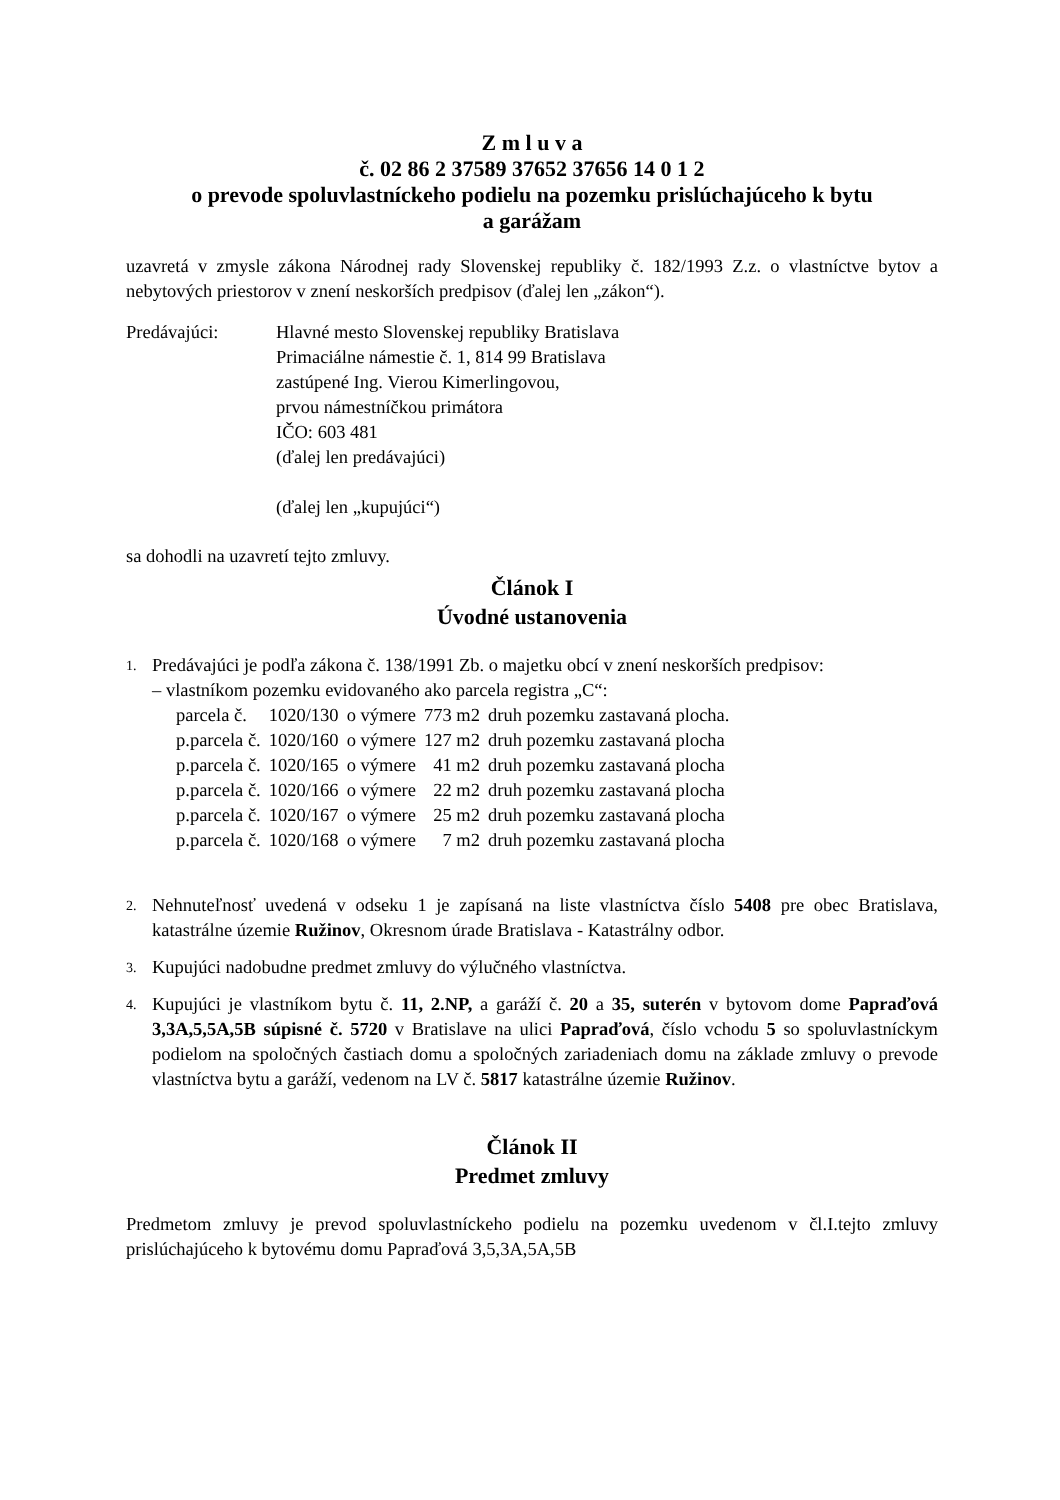Z m l u v a
č. 02 86 2 37589 37652 37656 14 0 1 2
o prevode spoluvlastníckeho podielu na pozemku prislúchajúceho k bytu
a garážam
uzavretá v zmysle zákona Národnej rady Slovenskej republiky č. 182/1993 Z.z. o vlastníctve bytov a nebytových priestorov v znení neskorších predpisov (ďalej len „zákon“).
Predávajúci: Hlavné mesto Slovenskej republiky Bratislava
Primaciálne námestie č. 1, 814 99 Bratislava
zastúpené Ing. Vierou Kimerlingovou,
prvou námestníčkou primátora
IČO: 603 481
(ďalej len predávajúci)
(ďalej len „kupujúci“)
sa dohodli na uzavretí tejto zmluvy.
Článok I
Úvodné ustanovenia
1.
Predávajúci je podľa zákona č. 138/1991 Zb. o majetku obcí v znení neskorších predpisov:
– vlastníkom pozemku evidovaného ako parcela registra „C“:
| parcela č. | 1020/130 | o výmere | 773 m2 | druh pozemku zastavaná plocha. |
| p.parcela č. | 1020/160 | o výmere | 127 m2 | druh pozemku zastavaná plocha |
| p.parcela č. | 1020/165 | o výmere | 41 m2 | druh pozemku zastavaná plocha |
| p.parcela č. | 1020/166 | o výmere | 22 m2 | druh pozemku zastavaná plocha |
| p.parcela č. | 1020/167 | o výmere | 25 m2 | druh pozemku zastavaná plocha |
| p.parcela č. | 1020/168 | o výmere | 7 m2 | druh pozemku zastavaná plocha |
2.
Nehnuteľnosť uvedená v odseku 1 je zapísaná na liste vlastníctva číslo 5408 pre obec Bratislava, katastrálne územie Ružinov, Okresnom úrade Bratislava - Katastrálny odbor.
3.
Kupujúci nadobudne predmet zmluvy do výlučného vlastníctva.
4.
Kupujúci je vlastníkom bytu č. 11, 2.NP, a garáží č. 20 a 35, suterén v bytovom dome Papraďová 3,3A,5,5A,5B súpisné č. 5720 v Bratislave na ulici Papraďová, číslo vchodu 5 so spoluvlastníckym podielom na spoločných častiach domu a spoločných zariadeniach domu na základe zmluvy o prevode vlastníctva bytu a garáží, vedenom na LV č. 5817 katastrálne územie Ružinov.
Článok II
Predmet zmluvy
Predmetom zmluvy je prevod spoluvlastníckeho podielu na pozemku uvedenom v čl.I.tejto zmluvy prislúchajúceho k bytovému domu Papraďová 3,5,3A,5A,5B